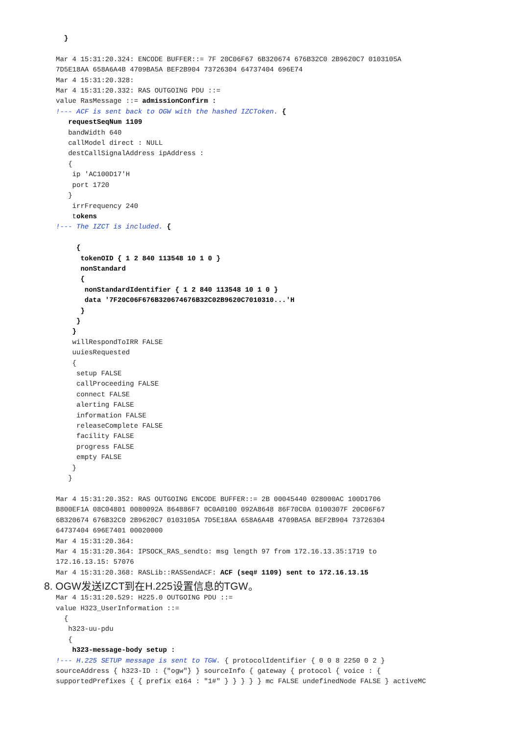}

Mar 4 15:31:20.324: ENCODE BUFFER::= 7F 20C06F67 6B320674 676B32C0 2B9620C7 0103105A
7D5E18AA 658A6A4B 4709BA5A BEF2B904 73726304 64737404 696E74
Mar 4 15:31:20.328:
Mar 4 15:31:20.332: RAS OUTGOING PDU ::=
value RasMessage ::= admissionConfirm :
!--- ACF is sent back to OGW with the hashed IZCToken. {
   requestSeqNum 1109
   bandWidth 640
   callModel direct : NULL
   destCallSignalAddress ipAddress :
   {
    ip 'AC100D17'H
    port 1720
   }
    irrFrequency 240
    tokens
!--- The IZCT is included. {

     {
      tokenOID { 1 2 840 113548 10 1 0 }
      nonStandard
      {
       nonStandardIdentifier { 1 2 840 113548 10 1 0 }
       data '7F20C06F676B320674676B32C02B9620C7010310...'H
      }
     }
    }
    willRespondToIRR FALSE
    uuiesRequested
    {
     setup FALSE
     callProceeding FALSE
     connect FALSE
     alerting FALSE
     information FALSE
     releaseComplete FALSE
     facility FALSE
     progress FALSE
     empty FALSE
    }
   }

Mar 4 15:31:20.352: RAS OUTGOING ENCODE BUFFER::= 2B 00045440 028000AC 100D1706
B800EF1A 08C04801 0080092A 864886F7 0C0A0100 092A8648 86F70C0A 0100307F 20C06F67
6B320674 676B32C0 2B9620C7 0103105A 7D5E18AA 658A6A4B 4709BA5A BEF2B904 73726304
64737404 696E7401 00020000
Mar 4 15:31:20.364:
Mar 4 15:31:20.364: IPSOCK_RAS_sendto: msg length 97 from 172.16.13.35:1719 to
172.16.13.15: 57076
Mar 4 15:31:20.368: RASLib::RASSendACF: ACF (seq# 1109) sent to 172.16.13.15
8. OGW发送IZCT到在H.225设置信息的TGW。
Mar 4 15:31:20.529: H225.0 OUTGOING PDU ::=
value H323_UserInformation ::=
  {
   h323-uu-pdu
   {
    h323-message-body setup :
!--- H.225 SETUP message is sent to TGW. { protocolIdentifier { 0 0 8 2250 0 2 }
sourceAddress { h323-ID : {"ogw"} } sourceInfo { gateway { protocol { voice : {
supportedPrefixes { { prefix e164 : "1#" } } } } } mc FALSE undefinedNode FALSE } activeMC